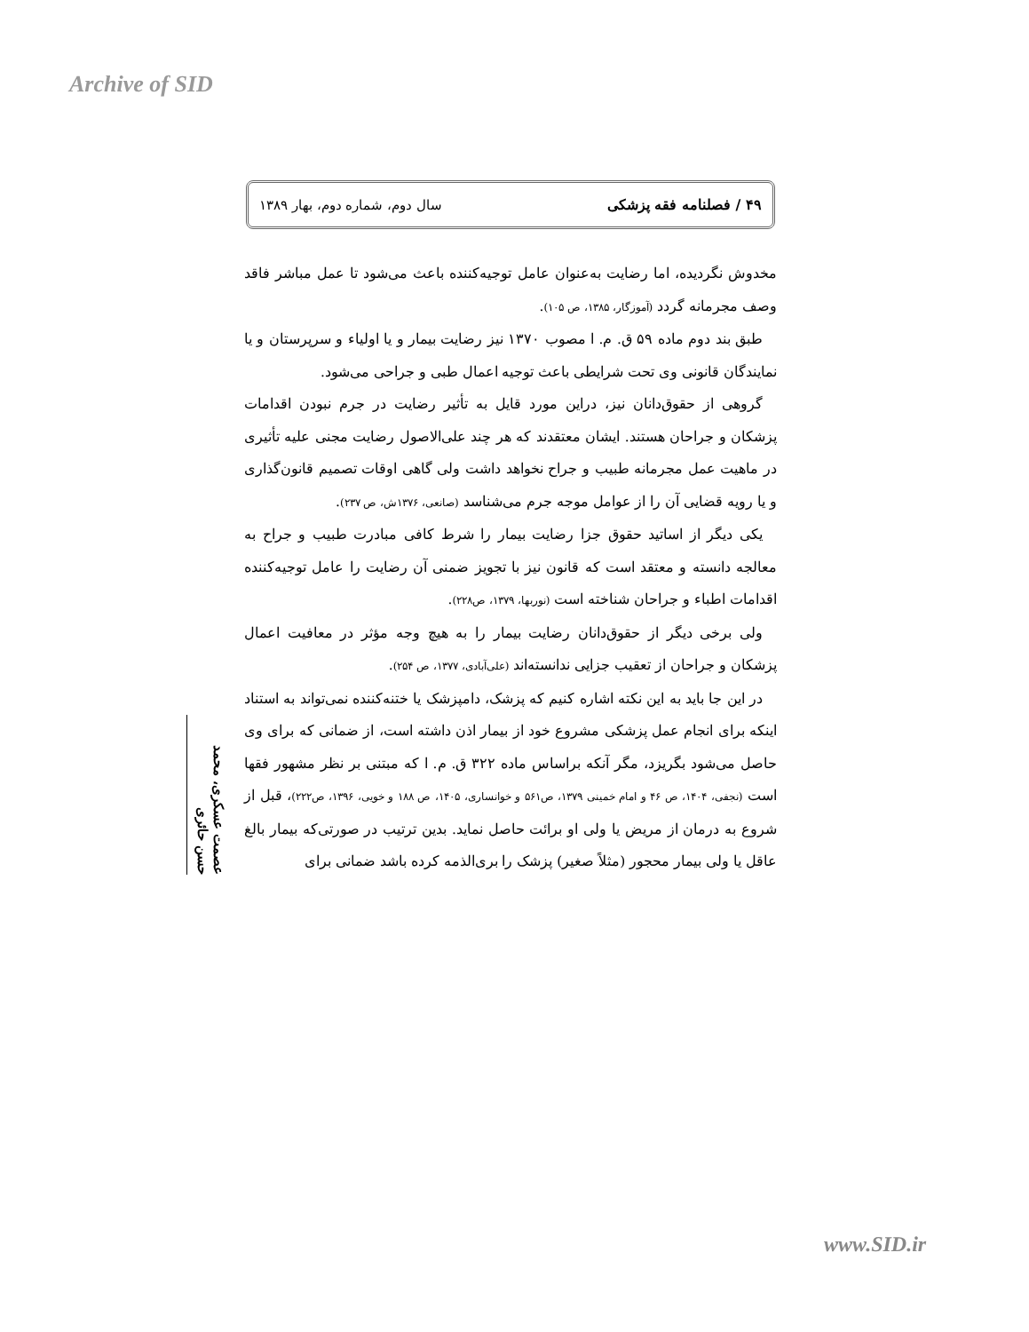Archive of SID
۴۹ / فصلنامه فقه پزشکی سال دوم، شماره دوم، بهار ۱۳۸۹
مخدوش نگردیده، اما رضایت به‌عنوان عامل توجیه‌کننده باعث می‌شود تا عمل مباشر فاقد وصف مجرمانه گردد (آموزگار، ۱۳۸۵، ص ۱۰۵).
طبق بند دوم ماده ۵۹ ق. م. ا مصوب ۱۳۷۰ نیز رضایت بیمار و یا اولیاء و سرپرستان و یا نمایندگان قانونی وی تحت شرایطی باعث توجیه اعمال طبی و جراحی می‌شود.
گروهی از حقوق‌دانان نیز، دراین مورد قایل به تأثیر رضایت در جرم نبودن اقدامات پزشکان و جراحان هستند. ایشان معتقدند که هر چند علی‌الاصول رضایت مجنی علیه تأثیری در ماهیت عمل مجرمانه طبیب و جراح نخواهد داشت ولی گاهی اوقات تصمیم قانون‌گذاری و یا رویه قضایی آن را از عوامل موجه جرم می‌شناسد (صانعی، ۱۳۷۶ش، ص ۲۳۷).
یکی دیگر از اساتید حقوق جزا رضایت بیمار را شرط کافی مبادرت طبیب و جراح به معالجه دانسته و معتقد است که قانون نیز با تجویز ضمنی آن رضایت را عامل توجیه‌کننده اقدامات اطباء و جراحان شناخته است (نوربها، ۱۳۷۹، ص۲۲۸).
ولی برخی دیگر از حقوق‌دانان رضایت بیمار را به هیچ وجه مؤثر در معافیت اعمال پزشکان و جراحان از تعقیب جزایی ندانسته‌اند (علی‌آبادی، ۱۳۷۷، ص ۲۵۴).
در این جا باید به این نکته اشاره کنیم که پزشک، دامپزشک یا ختنه‌کننده نمی‌تواند به استناد اینکه برای انجام عمل پزشکی مشروع خود از بیمار اذن داشته است، از ضمانی که برای وی حاصل می‌شود بگریزد، مگر آنکه براساس ماده ۳۲۲ ق. م. ا که مبتنی بر نظر مشهور فقها است (نجفی، ۱۴۰۴، ص ۴۶ و امام خمینی ۱۳۷۹، ص۵۶۱ و خوانساری، ۱۴۰۵، ص ۱۸۸ و خویی، ۱۳۹۶، ص۲۲۲)، قبل از شروع به درمان از مریض یا ولی او برائت حاصل نماید. بدین ترتیب در صورتی‌که بیمار بالغ عاقل یا ولی بیمار محجور (مثلاً صغیر) پزشک را بری‌الذمه کرده باشد ضمانی برای
عصمت عسکری، محمد حسن حائری
www.SID.ir